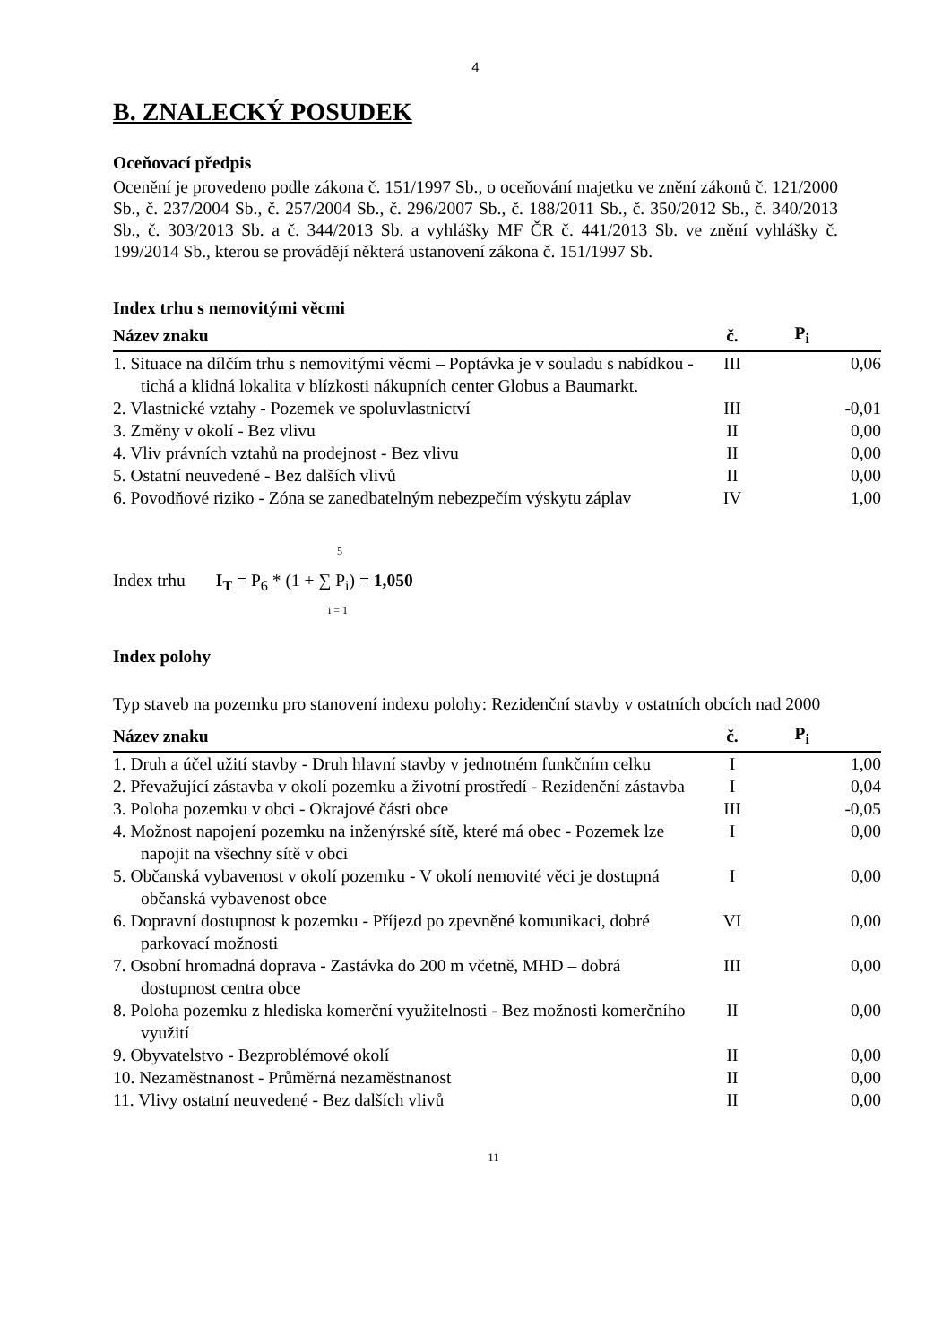4
B. ZNALECKÝ POSUDEK
Oceňovací předpis
Ocenění je provedeno podle zákona č. 151/1997 Sb., o oceňování majetku ve znění zákonů č. 121/2000 Sb., č. 237/2004 Sb., č. 257/2004 Sb., č. 296/2007 Sb., č. 188/2011 Sb., č. 350/2012 Sb., č. 340/2013 Sb., č. 303/2013 Sb. a č. 344/2013 Sb. a vyhlášky MF ČR č. 441/2013 Sb. ve znění vyhlášky č. 199/2014 Sb., kterou se provádějí některá ustanovení zákona č. 151/1997 Sb.
Index trhu s nemovitými věcmi
| Název znaku | č. | P<sub>i</sub> |
| --- | --- | --- |
| 1. Situace na dílčím trhu s nemovitými věcmi – Poptávka je v souladu s nabídkou - tichá a klidná lokalita v blízkosti nákupních center Globus a Baumarkt. | III | 0,06 |
| 2. Vlastnické vztahy - Pozemek ve spoluvlastnictví | III | -0,01 |
| 3. Změny v okolí - Bez vlivu | II | 0,00 |
| 4. Vliv právních vztahů na prodejnost - Bez vlivu | II | 0,00 |
| 5. Ostatní neuvedené - Bez dalších vlivů | II | 0,00 |
| 6. Povodňové riziko - Zóna se zanedbatelným nebezpečím výskytu záplav | IV | 1,00 |
5
Index trhu I<sub>T</sub> = P<sub>6</sub> * (1 + ∑ P<sub>i</sub>) = 1,050
i = 1
Index polohy
Typ staveb na pozemku pro stanovení indexu polohy: Rezidenční stavby v ostatních obcích nad 2000
| Název znaku | č. | P<sub>i</sub> |
| --- | --- | --- |
| 1. Druh a účel užití stavby - Druh hlavní stavby v jednotném funkčním celku | I | 1,00 |
| 2. Převažující zástavba v okolí pozemku a životní prostředí - Rezidenční zástavba | I | 0,04 |
| 3. Poloha pozemku v obci - Okrajové části obce | III | -0,05 |
| 4. Možnost napojení pozemku na inženýrské sítě, které má obec - Pozemek lze napojit na všechny sítě v obci | I | 0,00 |
| 5. Občanská vybavenost v okolí pozemku - V okolí nemovité věci je dostupná občanská vybavenost obce | I | 0,00 |
| 6. Dopravní dostupnost k pozemku - Příjezd po zpevněné komunikaci, dobré parkovací možnosti | VI | 0,00 |
| 7. Osobní hromadná doprava - Zastávka do 200 m včetně, MHD – dobrá dostupnost centra obce | III | 0,00 |
| 8. Poloha pozemku z hlediska komerční využitelnosti - Bez možnosti komerčního využití | II | 0,00 |
| 9. Obyvatelstvo - Bezproblémové okolí | II | 0,00 |
| 10. Nezaměstnanost - Průměrná nezaměstnanost | II | 0,00 |
| 11. Vlivy ostatní neuvedené - Bez dalších vlivů | II | 0,00 |
11